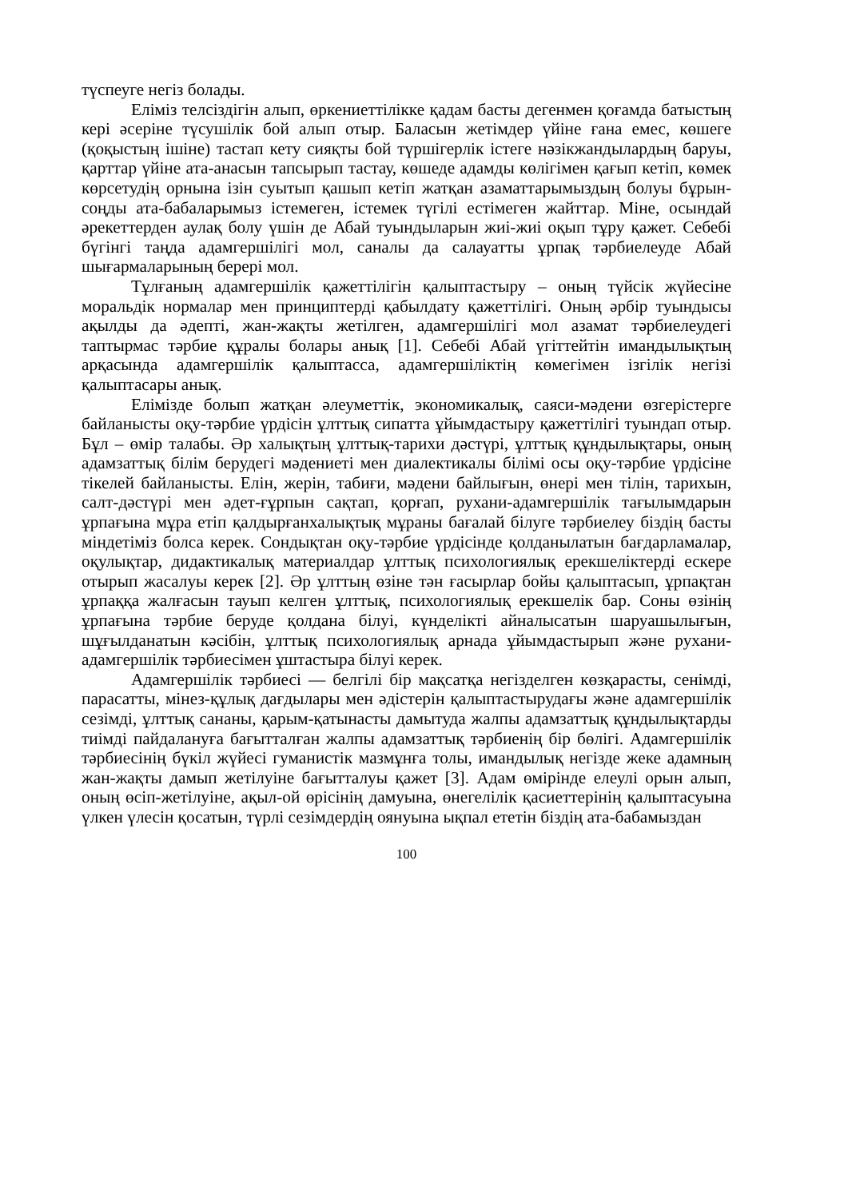түспеуге негіз болады.
Еліміз телсіздігін алып, өркениеттілікке қадам басты дегенмен қоғамда батыстың кері әсеріне түсушілік бой алып отыр. Баласын жетімдер үйіне ғана емес, көшеге (қоқыстың ішіне) тастап кету сияқты бой түршігерлік істеге нәзікжандылардың баруы, қарттар үйіне ата-анасын тапсырып тастау, көшеде адамды көлігімен қағып кетіп, көмек көрсетудің орнына ізін суытып қашып кетіп жатқан азаматтарымыздың болуы бұрын-соңды ата-бабаларымыз істемеген, істемек түгілі естімеген жайттар. Міне, осындай әрекеттерден аулақ болу үшін де Абай туындыларын жиі-жиі оқып тұру қажет. Себебі бүгінгі таңда адамгершілігі мол, саналы да салауатты ұрпақ тәрбиелеуде Абай шығармаларының берері мол.
Тұлғаның адамгершілік қажеттілігін қалыптастыру – оның түйсік жүйесіне моральдік нормалар мен принциптерді қабылдату қажеттілігі. Оның әрбір туындысы ақылды да әдепті, жан-жақты жетілген, адамгершілігі мол азамат тәрбиелеудегі таптырмас тәрбие құралы болары анық [1]. Себебі Абай үгіттейтін имандылықтың арқасында адамгершілік қалыптасса, адамгершіліктің көмегімен ізгілік негізі қалыптасары анық.
Елімізде болып жатқан әлеуметтік, экономикалық, саяси-мәдени өзгерістерге байланысты оқу-тәрбие үрдісін ұлттық сипатта ұйымдастыру қажеттілігі туындап отыр. Бұл – өмір талабы. Әр халықтың ұлттық-тарихи дәстүрі, ұлттық құндылықтары, оның адамзаттық білім берудегі мәдениеті мен диалектикалы білімі осы оқу-тәрбие үрдісіне тікелей байланысты. Елін, жерін, табиғи, мәдени байлығын, өнері мен тілін, тарихын, салт-дәстүрі мен әдет-ғұрпын сақтап, қорғап, рухани-адамгершілік тағылымдарын ұрпағына мұра етіп қалдырғанхалықтық мұраны бағалай білуге тәрбиелеу біздің басты міндетіміз болса керек. Сондықтан оқу-тәрбие үрдісінде қолданылатын бағдарламалар, оқулықтар, дидактикалық материалдар ұлттық психологиялық ерекшеліктерді ескере отырып жасалуы керек [2]. Әр ұлттың өзіне тән ғасырлар бойы қалыптасып, ұрпақтан ұрпаққа жалғасын тауып келген ұлттық, психологиялық ерекшелік бар. Соны өзінің ұрпағына тәрбие беруде қолдана білуі, күнделікті айналысатын шаруашылығын, шұғылданатын кәсібін, ұлттық психологиялық арнада ұйымдастырып және рухани-адамгершілік тәрбиесімен ұштастыра білуі керек.
Адамгершілік тәрбиесі — белгілі бір мақсатқа негізделген көзқарасты, сенімді, парасатты, мінез-құлық дағдылары мен әдістерін қалыптастырудағы және адамгершілік сезімді, ұлттық сананы, қарым-қатынасты дамытуда жалпы адамзаттық құндылықтарды тиімді пайдалануға бағытталған жалпы адамзаттық тәрбиенің бір бөлігі. Адамгершілік тәрбиесінің бүкіл жүйесі гуманистік мазмұнға толы, имандылық негізде жеке адамның жан-жақты дамып жетілуіне бағытталуы қажет [3]. Адам өмірінде елеулі орын алып, оның өсіп-жетілуіне, ақыл-ой өрісінің дамуына, өнегелілік қасиеттерінің қалыптасуына үлкен үлесін қосатын, түрлі сезімдердің оянуына ықпал ететін біздің ата-бабамыздан
100